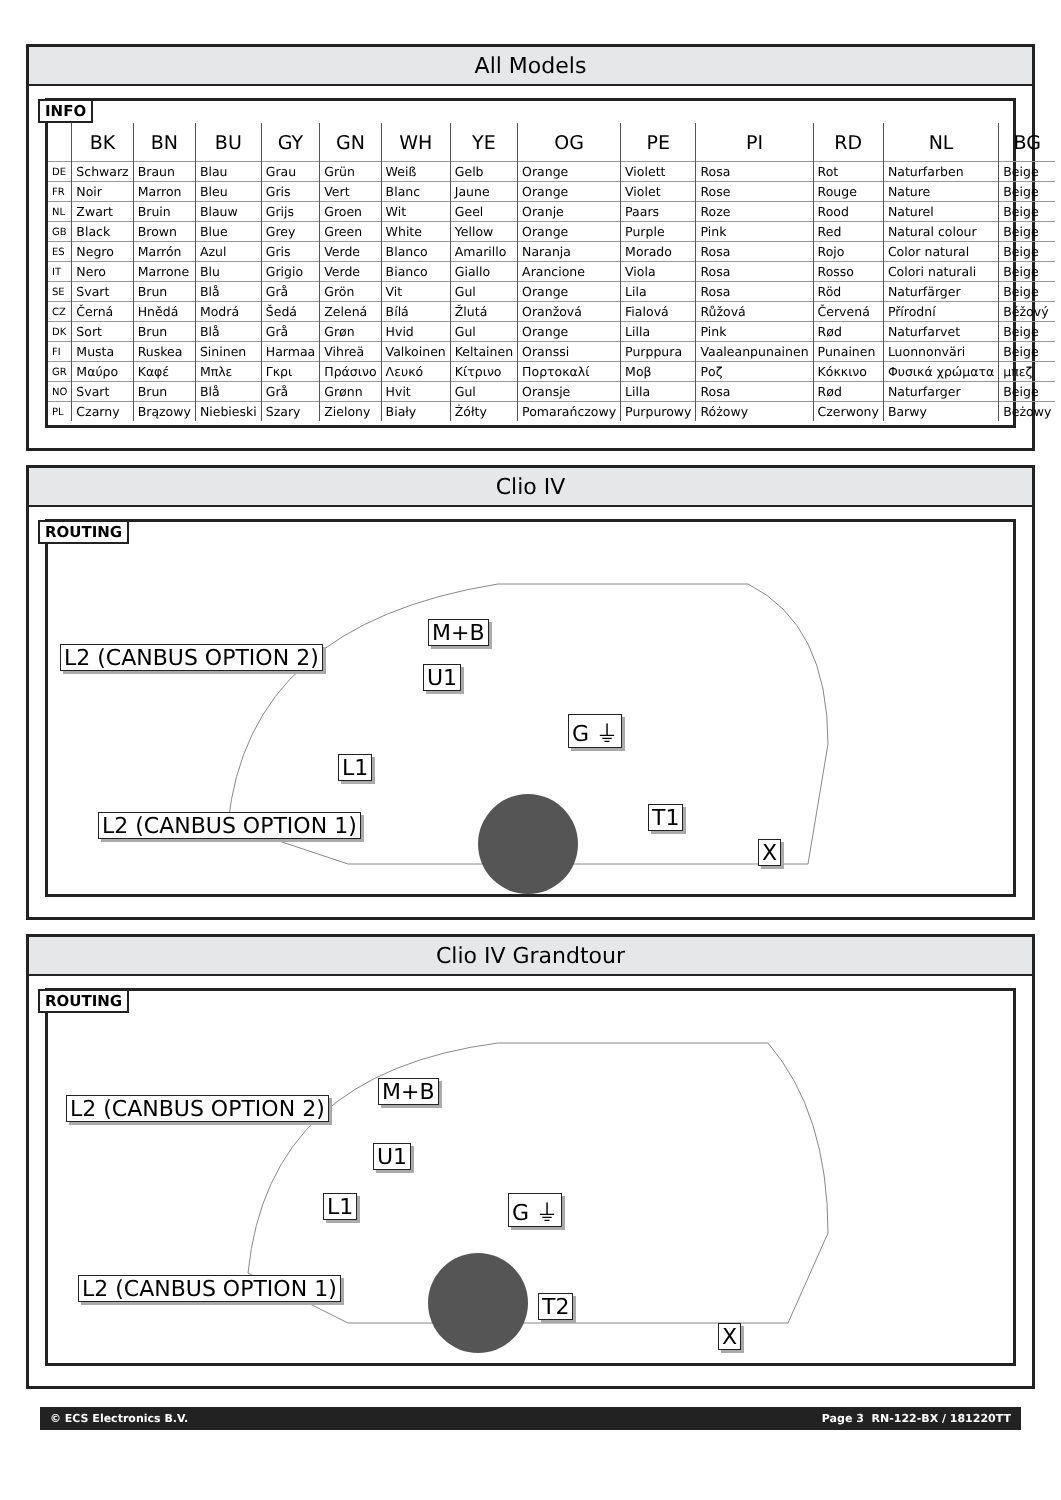All Models
INFO
| | BK | BN | BU | GY | GN | WH | YE | OG | PE | PI | RD | NL | BG |
| --- | --- | --- | --- | --- | --- | --- | --- | --- | --- | --- | --- | --- | --- |
| DE | Schwarz | Braun | Blau | Grau | Grün | Weiß | Gelb | Orange | Violett | Rosa | Rot | Naturfarben | Beige |
| FR | Noir | Marron | Bleu | Gris | Vert | Blanc | Jaune | Orange | Violet | Rose | Rouge | Nature | Beige |
| NL | Zwart | Bruin | Blauw | Grijs | Groen | Wit | Geel | Oranje | Paars | Roze | Rood | Naturel | Beige |
| GB | Black | Brown | Blue | Grey | Green | White | Yellow | Orange | Purple | Pink | Red | Natural colour | Beige |
| ES | Negro | Marrón | Azul | Gris | Verde | Blanco | Amarillo | Naranja | Morado | Rosa | Rojo | Color natural | Beige |
| IT | Nero | Marrone | Blu | Grigio | Verde | Bianco | Giallo | Arancione | Viola | Rosa | Rosso | Colori naturali | Beige |
| SE | Svart | Brun | Blå | Grå | Grön | Vit | Gul | Orange | Lila | Rosa | Röd | Naturfärger | Beige |
| CZ | Černá | Hnědá | Modrá | Šedá | Zelená | Bílá | Žlutá | Oranžová | Fialová | Růžová | Červená | Přírodní | Béžový |
| DK | Sort | Brun | Blå | Grå | Grøn | Hvid | Gul | Orange | Lilla | Pink | Rød | Naturfarvet | Beige |
| FI | Musta | Ruskea | Sininen | Harmaa | Vihreä | Valkoinen | Keltainen | Oranssi | Purppura | Vaaleanpunainen | Punainen | Luonnonväri | Beige |
| GR | Μαύρο | Καφέ | Μπλε | Γκρι | Πράσινο | Λευκό | Κίτρινο | Πορτοκαλί | Μοβ | Ροζ | Κόκκινο | Φυσικά χρώματα | μπεζ |
| NO | Svart | Brun | Blå | Grå | Grønn | Hvit | Gul | Oransje | Lilla | Rosa | Rød | Naturfarger | Beige |
| PL | Czarny | Brązowy | Niebieski | Szary | Zielony | Biały | Żółty | Pomarańczowy | Purpurowy | Różowy | Czerwony | Barwy | Beżowy |
Clio IV
ROUTING
L2 (CANBUS OPTION 2)
M+B
U1
G ⏚
L1
T1
L2 (CANBUS OPTION 1)
X
Clio IV Grandtour
ROUTING
L2 (CANBUS OPTION 2)
M+B
U1
G ⏚
L1
T2
L2 (CANBUS OPTION 1)
X
© ECS Electronics B.V. Page 3 RN-122-BX / 181220TT